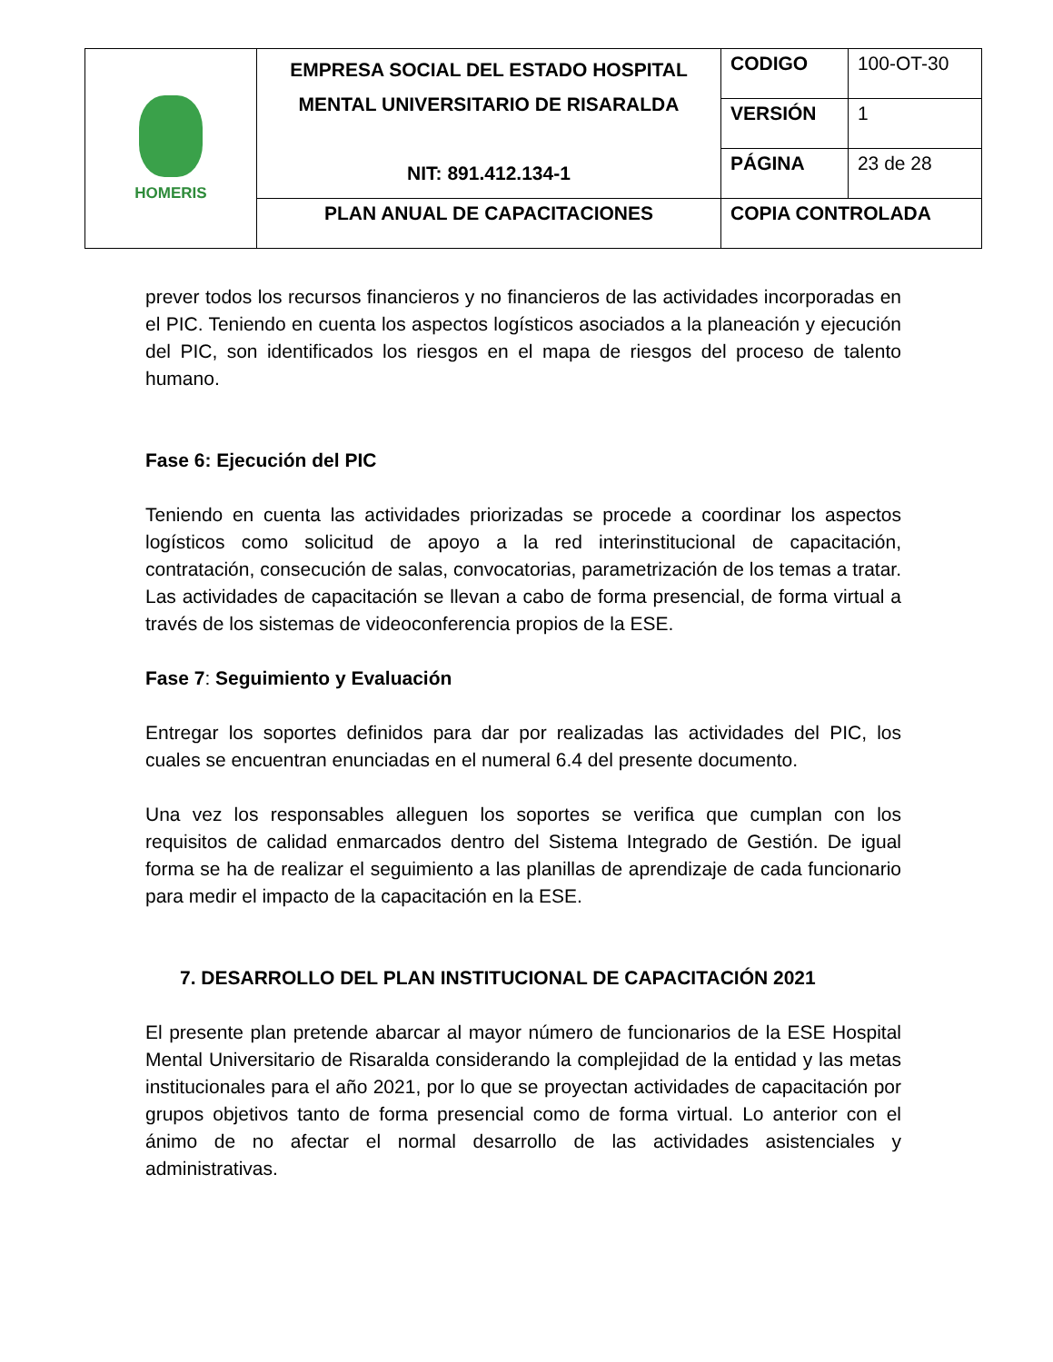| HOMERIS | EMPRESA SOCIAL DEL ESTADO HOSPITAL MENTAL UNIVERSITARIO DE RISARALDA NIT: 891.412.134-1 | CODIGO | 100-OT-30 |
| | | VERSIÓN | 1 |
| | | PÁGINA | 23 de 28 |
| | PLAN ANUAL DE CAPACITACIONES | COPIA CONTROLADA | |
prever todos los recursos financieros y no financieros de las actividades incorporadas en el PIC. Teniendo en cuenta los aspectos logísticos asociados a la planeación y ejecución del PIC, son identificados los riesgos en el mapa de riesgos del proceso de talento humano.
Fase 6: Ejecución del PIC
Teniendo en cuenta las actividades priorizadas se procede a coordinar los aspectos logísticos como solicitud de apoyo a la red interinstitucional de capacitación, contratación, consecución de salas, convocatorias, parametrización de los temas a tratar. Las actividades de capacitación se llevan a cabo de forma presencial, de forma virtual a través de los sistemas de videoconferencia propios de la ESE.
Fase 7: Seguimiento y Evaluación
Entregar los soportes definidos para dar por realizadas las actividades del PIC, los cuales se encuentran enunciadas en el numeral 6.4 del presente documento.
Una vez los responsables alleguen los soportes se verifica que cumplan con los requisitos de calidad enmarcados dentro del Sistema Integrado de Gestión. De igual forma se ha de realizar el seguimiento a las planillas de aprendizaje de cada funcionario para medir el impacto de la capacitación en la ESE.
7. DESARROLLO DEL PLAN INSTITUCIONAL DE CAPACITACIÓN 2021
El presente plan pretende abarcar al mayor número de funcionarios de la ESE Hospital Mental Universitario de Risaralda considerando la complejidad de la entidad y las metas institucionales para el año 2021, por lo que se proyectan actividades de capacitación por grupos objetivos tanto de forma presencial como de forma virtual. Lo anterior con el ánimo de no afectar el normal desarrollo de las actividades asistenciales y administrativas.